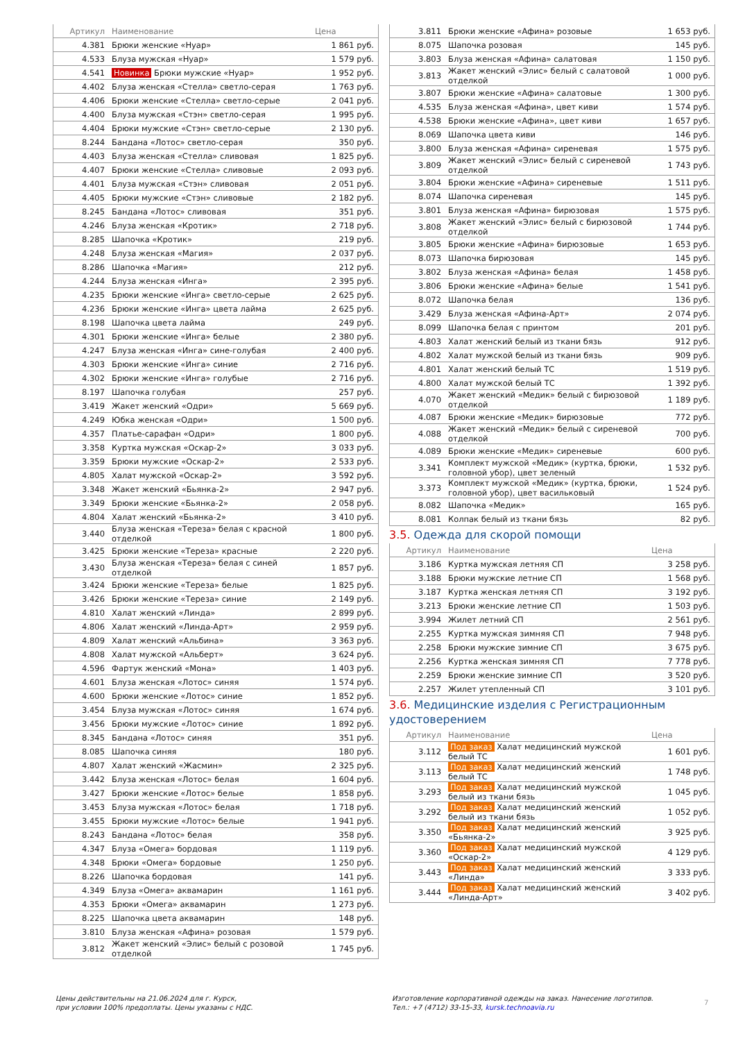| Артикул | Наименование | Цена |
| --- | --- | --- |
| 4.381 | Брюки женские «Нуар» | 1 861 руб. |
| 4.533 | Блуза мужская «Нуар» | 1 579 руб. |
| 4.541 | Новинка Брюки мужские «Нуар» | 1 952 руб. |
| 4.402 | Блуза женская «Стелла» светло-серая | 1 763 руб. |
| 4.406 | Брюки женские «Стелла» светло-серые | 2 041 руб. |
| 4.400 | Блуза мужская «Стэн» светло-серая | 1 995 руб. |
| 4.404 | Брюки мужские «Стэн» светло-серые | 2 130 руб. |
| 8.244 | Бандана «Лотос» светло-серая | 350 руб. |
| 4.403 | Блуза женская «Стелла» сливовая | 1 825 руб. |
| 4.407 | Брюки женские «Стелла» сливовые | 2 093 руб. |
| 4.401 | Блуза мужская «Стэн» сливовая | 2 051 руб. |
| 4.405 | Брюки мужские «Стэн» сливовые | 2 182 руб. |
| 8.245 | Бандана «Лотос» сливовая | 351 руб. |
| 4.246 | Блуза женская «Кротик» | 2 718 руб. |
| 8.285 | Шапочка «Кротик» | 219 руб. |
| 4.248 | Блуза женская «Магия» | 2 037 руб. |
| 8.286 | Шапочка «Магия» | 212 руб. |
| 4.244 | Блуза женская «Инга» | 2 395 руб. |
| 4.235 | Брюки женские «Инга» светло-серые | 2 625 руб. |
| 4.236 | Брюки женские «Инга» цвета лайма | 2 625 руб. |
| 8.198 | Шапочка цвета лайма | 249 руб. |
| 4.301 | Брюки женские «Инга» белые | 2 380 руб. |
| 4.247 | Блуза женская «Инга» сине-голубая | 2 400 руб. |
| 4.303 | Брюки женские «Инга» синие | 2 716 руб. |
| 4.302 | Брюки женские «Инга» голубые | 2 716 руб. |
| 8.197 | Шапочка голубая | 257 руб. |
| 3.419 | Жакет женский «Одри» | 5 669 руб. |
| 4.249 | Юбка женская «Одри» | 1 500 руб. |
| 4.357 | Платье-сарафан «Одри» | 1 800 руб. |
| 3.358 | Куртка мужская «Оскар-2» | 3 033 руб. |
| 3.359 | Брюки мужские «Оскар-2» | 2 533 руб. |
| 4.805 | Халат мужской «Оскар-2» | 3 592 руб. |
| 3.348 | Жакет женский «Бьянка-2» | 2 947 руб. |
| 3.349 | Брюки женские «Бьянка-2» | 2 058 руб. |
| 4.804 | Халат женский «Бьянка-2» | 3 410 руб. |
| 3.440 | Блуза женская «Тереза» белая с красной отделкой | 1 800 руб. |
| 3.425 | Брюки женские «Тереза» красные | 2 220 руб. |
| 3.430 | Блуза женская «Тереза» белая с синей отделкой | 1 857 руб. |
| 3.424 | Брюки женские «Тереза» белые | 1 825 руб. |
| 3.426 | Брюки женские «Тереза» синие | 2 149 руб. |
| 4.810 | Халат женский «Линда» | 2 899 руб. |
| 4.806 | Халат женский «Линда-Арт» | 2 959 руб. |
| 4.809 | Халат женский «Альбина» | 3 363 руб. |
| 4.808 | Халат мужской «Альберт» | 3 624 руб. |
| 4.596 | Фартук женский «Мона» | 1 403 руб. |
| 4.601 | Блуза женская «Лотос» синяя | 1 574 руб. |
| 4.600 | Брюки женские «Лотос» синие | 1 852 руб. |
| 3.454 | Блуза мужская «Лотос» синяя | 1 674 руб. |
| 3.456 | Брюки мужские «Лотос» синие | 1 892 руб. |
| 8.345 | Бандана «Лотос» синяя | 351 руб. |
| 8.085 | Шапочка синяя | 180 руб. |
| 4.807 | Халат женский «Жасмин» | 2 325 руб. |
| 3.442 | Блуза женская «Лотос» белая | 1 604 руб. |
| 3.427 | Брюки женские «Лотос» белые | 1 858 руб. |
| 3.453 | Блуза мужская «Лотос» белая | 1 718 руб. |
| 3.455 | Брюки мужские «Лотос» белые | 1 941 руб. |
| 8.243 | Бандана «Лотос» белая | 358 руб. |
| 4.347 | Блуза «Омега» бордовая | 1 119 руб. |
| 4.348 | Брюки «Омега» бордовые | 1 250 руб. |
| 8.226 | Шапочка бордовая | 141 руб. |
| 4.349 | Блуза «Омега» аквамарин | 1 161 руб. |
| 4.353 | Брюки «Омега» аквамарин | 1 273 руб. |
| 8.225 | Шапочка цвета аквамарин | 148 руб. |
| 3.810 | Блуза женская «Афина» розовая | 1 579 руб. |
| 3.812 | Жакет женский «Элис» белый с розовой отделкой | 1 745 руб. |
| 3.811 | Брюки женские «Афина» розовые | 1 653 руб. |
| 8.075 | Шапочка розовая | 145 руб. |
| 3.803 | Блуза женская «Афина» салатовая | 1 150 руб. |
| 3.813 | Жакет женский «Элис» белый с салатовой отделкой | 1 000 руб. |
| 3.807 | Брюки женские «Афина» салатовые | 1 300 руб. |
| 4.535 | Блуза женская «Афина», цвет киви | 1 574 руб. |
| 4.538 | Брюки женские «Афина», цвет киви | 1 657 руб. |
| 8.069 | Шапочка цвета киви | 146 руб. |
| 3.800 | Блуза женская «Афина» сиреневая | 1 575 руб. |
| 3.809 | Жакет женский «Элис» белый с сиреневой отделкой | 1 743 руб. |
| 3.804 | Брюки женские «Афина» сиреневые | 1 511 руб. |
| 8.074 | Шапочка сиреневая | 145 руб. |
| 3.801 | Блуза женская «Афина» бирюзовая | 1 575 руб. |
| 3.808 | Жакет женский «Элис» белый с бирюзовой отделкой | 1 744 руб. |
| 3.805 | Брюки женские «Афина» бирюзовые | 1 653 руб. |
| 8.073 | Шапочка бирюзовая | 145 руб. |
| 3.802 | Блуза женская «Афина» белая | 1 458 руб. |
| 3.806 | Брюки женские «Афина» белые | 1 541 руб. |
| 8.072 | Шапочка белая | 136 руб. |
| 3.429 | Блуза женская «Афина-Арт» | 2 074 руб. |
| 8.099 | Шапочка белая с принтом | 201 руб. |
| 4.803 | Халат женский белый из ткани бязь | 912 руб. |
| 4.802 | Халат мужской белый из ткани бязь | 909 руб. |
| 4.801 | Халат женский белый ТС | 1 519 руб. |
| 4.800 | Халат мужской белый ТС | 1 392 руб. |
| 4.070 | Жакет женский «Медик» белый с бирюзовой отделкой | 1 189 руб. |
| 4.087 | Брюки женские «Медик» бирюзовые | 772 руб. |
| 4.088 | Жакет женский «Медик» белый с сиреневой отделкой | 700 руб. |
| 4.089 | Брюки женские «Медик» сиреневые | 600 руб. |
| 3.341 | Комплект мужской «Медик» (куртка, брюки, головной убор), цвет зеленый | 1 532 руб. |
| 3.373 | Комплект мужской «Медик» (куртка, брюки, головной убор), цвет васильковый | 1 524 руб. |
| 8.082 | Шапочка «Медик» | 165 руб. |
| 8.081 | Колпак белый из ткани бязь | 82 руб. |
3.5. Одежда для скорой помощи
| Артикул | Наименование | Цена |
| --- | --- | --- |
| 3.186 | Куртка мужская летняя СП | 3 258 руб. |
| 3.188 | Брюки мужские летние СП | 1 568 руб. |
| 3.187 | Куртка женская летняя СП | 3 192 руб. |
| 3.213 | Брюки женские летние СП | 1 503 руб. |
| 3.994 | Жилет летний СП | 2 561 руб. |
| 2.255 | Куртка мужская зимняя СП | 7 948 руб. |
| 2.258 | Брюки мужские зимние СП | 3 675 руб. |
| 2.256 | Куртка женская зимняя СП | 7 778 руб. |
| 2.259 | Брюки женские зимние СП | 3 520 руб. |
| 2.257 | Жилет утепленный СП | 3 101 руб. |
3.6. Медицинские изделия с Регистрационным удостоверением
| Артикул | Наименование | Цена |
| --- | --- | --- |
| 3.112 | Под заказ Халат медицинский мужской белый ТС | 1 601 руб. |
| 3.113 | Под заказ Халат медицинский женский белый ТС | 1 748 руб. |
| 3.293 | Под заказ Халат медицинский мужской белый из ткани бязь | 1 045 руб. |
| 3.292 | Под заказ Халат медицинский женский белый из ткани бязь | 1 052 руб. |
| 3.350 | Под заказ Халат медицинский женский «Бьянка-2» | 3 925 руб. |
| 3.360 | Под заказ Халат медицинский мужской «Оскар-2» | 4 129 руб. |
| 3.443 | Под заказ Халат медицинский женский «Линда» | 3 333 руб. |
| 3.444 | Под заказ Халат медицинский женский «Линда-Арт» | 3 402 руб. |
Цены действительны на 21.06.2024 для г. Курск,
при условии 100% предоплаты. Цены указаны с НДС.
Изготовление корпоративной одежды на заказ. Нанесение логотипов.
Тел.: +7 (4712) 33-15-33, kursk.technoavia.ru
7